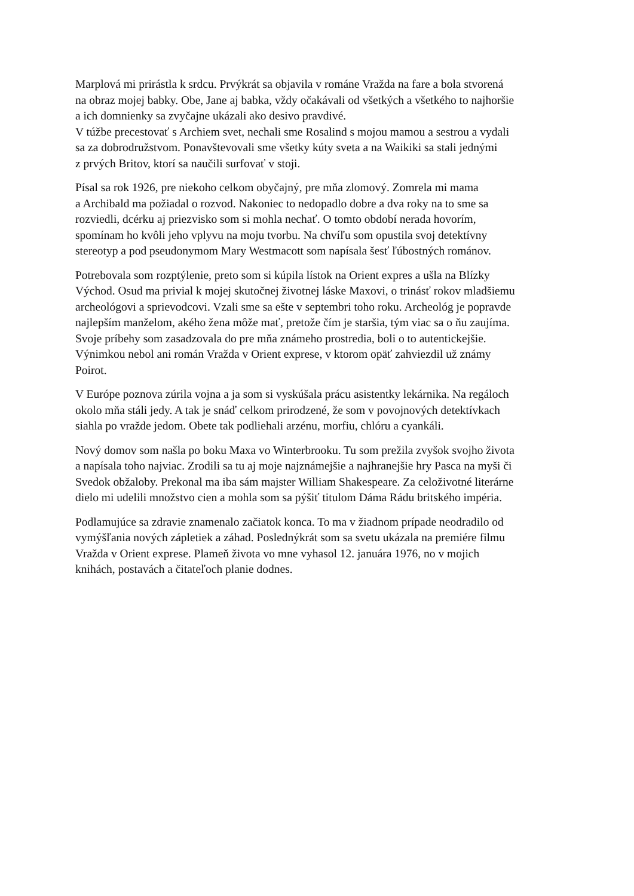Marplová mi prirástla k srdcu. Prvýkrát sa objavila v románe Vražda na fare a bola stvorená
na obraz mojej babky. Obe, Jane aj babka, vždy očakávali od všetkých a všetkého to najhoršie
a ich domnienky sa zvyčajne ukázali ako desivo pravdivé.
V túžbe precestovať s Archiem svet, nechali sme Rosalind s mojou mamou a sestrou a vydali
sa za dobrodružstvom. Ponavštevovali sme všetky kúty sveta a na Waikiki sa stali jednými
z prvých Britov, ktorí sa naučili surfovať v stoji.
Písal sa rok 1926, pre niekoho celkom obyčajný, pre mňa zlomový. Zomrela mi mama
a Archibald ma požiadal o rozvod. Nakoniec to nedopadlo dobre a dva roky na to sme sa
rozviedli, dcérku aj priezvisko som si mohla nechať. O tomto období nerada hovorím,
spomínam ho kvôli jeho vplyvu na moju tvorbu. Na chvíľu som opustila svoj detektívny
stereotyp a pod pseudonymom Mary Westmacott som napísala šesť ľúbostných románov.
Potrebovala som rozptýlenie, preto som si kúpila lístok na Orient expres a ušla na Blízky
Východ. Osud ma privial k mojej skutočnej životnej láske Maxovi, o trinásť rokov mladšiemu
archeológovi a sprievodcovi. Vzali sme sa ešte v septembri toho roku. Archeológ je popravde
najlepším manželom, akého žena môže mať, pretože čím je staršia, tým viac sa o ňu zaujíma.
Svoje príbehy som zasadzovala do pre mňa známeho prostredia, boli o to autentickejšie.
Výnimkou nebol ani román Vražda v Orient exprese, v ktorom opäť zahviezdil už známy
Poirot.
V Európe poznova zúrila vojna a ja som si vyskúšala prácu asistentky lekárnika. Na regáloch
okolo mňa stáli jedy. A tak je snáď celkom prirodzené, že som v povojnových detektívkach
siahla po vražde jedom. Obete tak podliehali arzénu, morfiu, chlóru a cyankáli.
Nový domov som našla po boku Maxa vo Winterbrooku. Tu som prežila zvyšok svojho života
a napísala toho najviac. Zrodili sa tu aj moje najznámejšie a najhranejšie hry Pasca na myši či
Svedok obžaloby. Prekonal ma iba sám majster William Shakespeare. Za celoživotné literárne
dielo mi udelili množstvo cien a mohla som sa pýšiť titulom Dáma Rádu britského impéria.
Podlamujúce sa zdravie znamenalo začiatok konca. To ma v žiadnom prípade neodradilo od
vymýšľania nových zápletiek a záhad. Poslednýkrát som sa svetu ukázala na premiére filmu
Vražda v Orient exprese. Plameň života vo mne vyhasol 12. januára 1976, no v mojich
knihách, postavách a čitateľoch planie dodnes.